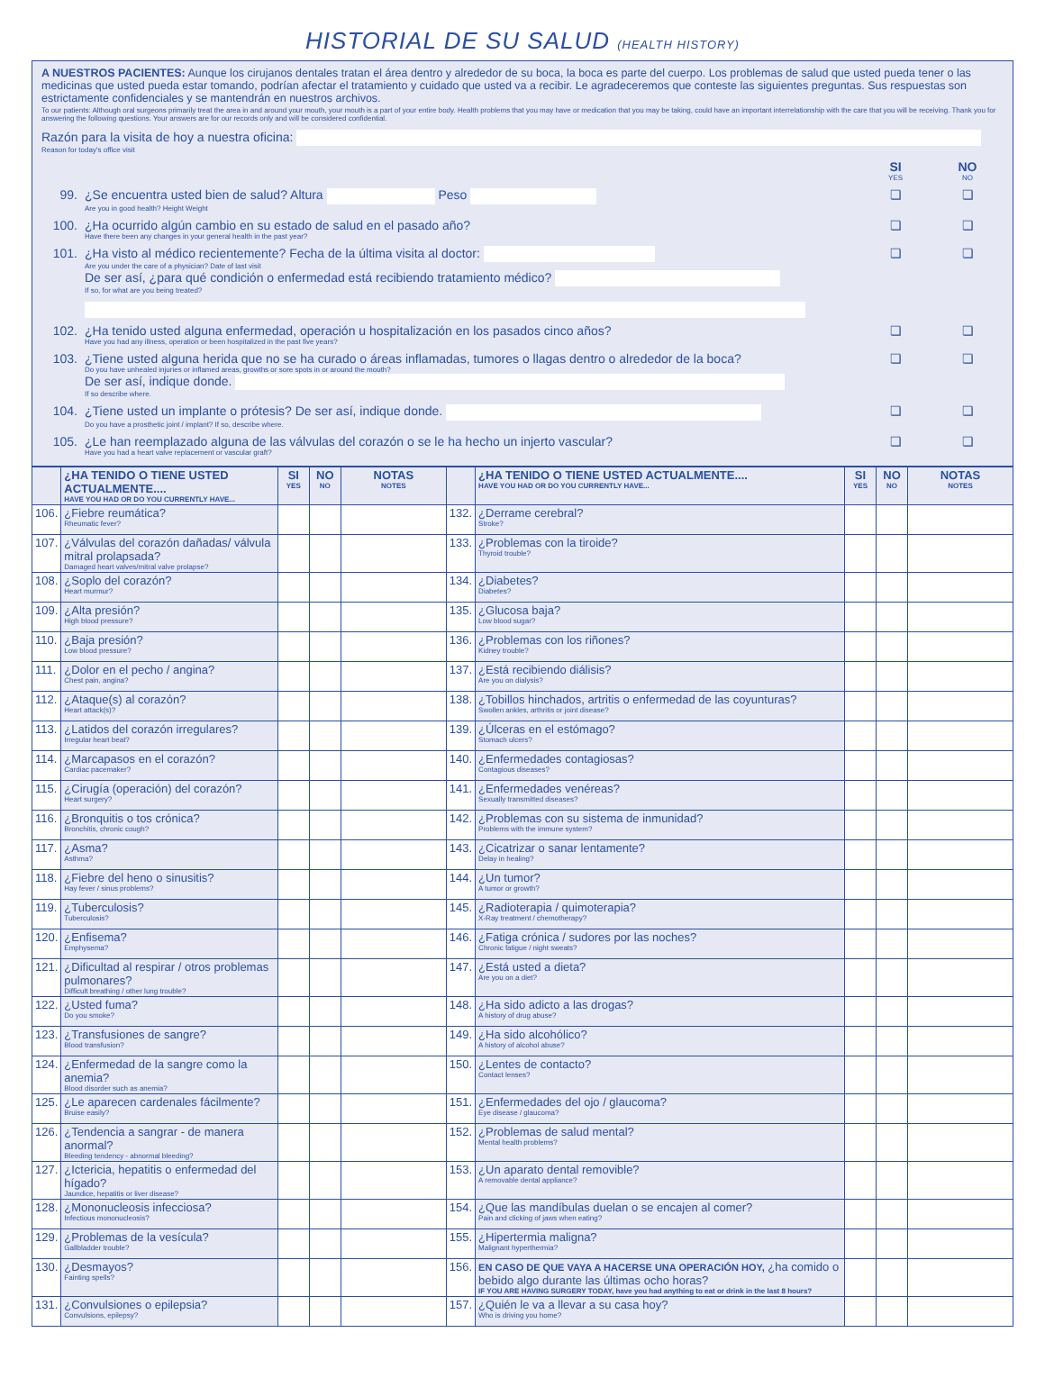HISTORIAL DE SU SALUD (HEALTH HISTORY)
A NUESTROS PACIENTES: Aunque los cirujanos dentales tratan el área dentro y alrededor de su boca, la boca es parte del cuerpo. Los problemas de salud que usted pueda tener o las medicinas que usted pueda estar tomando, podrían afectar el tratamiento y cuidado que usted va a recibir. Le agradeceremos que conteste las siguientes preguntas. Sus respuestas son estrictamente confidenciales y se mantendrán en nuestros archivos.
To our patients: Although oral surgeons primarily treat the area in and around your mouth, your mouth is a part of your entire body. Health problems that you may have or medication that you may be taking, could have an important interrelationship with the care that you will be receiving. Thank you for answering the following questions. Your answers are for our records only and will be considered confidential.
Razón para la visita de hoy a nuestra oficina:
Reason for today's office visit
SI
YES NO
NO
99. ¿Se encuentra usted bien de salud? Altura Peso
Are you in good health? Height Weight ❏ ❏
100. ¿Ha ocurrido algún cambio en su estado de salud en el pasado año?
Have there been any changes in your general health in the past year? ❏ ❏
101. ¿Ha visto al médico recientemente? Fecha de la última visita al doctor:
Are you under the care of a physician? Date of last visit
De ser así, ¿para qué condición o enfermedad está recibiendo tratamiento médico?
If so, for what are you being treated? ❏ ❏
102. ¿Ha tenido usted alguna enfermedad, operación u hospitalización en los pasados cinco años?
Have you had any illness, operation or been hospitalized in the past five years? ❏ ❏
103. ¿Tiene usted alguna herida que no se ha curado o áreas inflamadas, tumores o llagas dentro o alrededor de la boca?
Do you have unhealed injuries or inflamed areas, growths or sore spots in or around the mouth?
De ser así, indique donde.
If so describe where. ❏ ❏
104. ¿Tiene usted un implante o prótesis? De ser así, indique donde.
Do you have a prosthetic joint / implant? If so, describe where. ❏ ❏
105. ¿Le han reemplazado alguna de las válvulas del corazón o se le ha hecho un injerto vascular?
Have you had a heart valve replacement or vascular graft? ❏ ❏
| | ¿HA TENIDO O TIENE USTED ACTUALMENTE.... HAVE YOU HAD OR DO YOU CURRENTLY HAVE... | SI YES | NO NO | NOTAS NOTES | | ¿HA TENIDO O TIENE USTED ACTUALMENTE.... HAVE YOU HAD OR DO YOU CURRENTLY HAVE... | SI YES | NO NO | NOTAS NOTES |
| --- | --- | --- | --- | --- | --- | --- | --- | --- | --- |
| 106. | ¿Fiebre reumática? Rheumatic fever? | | | | 132. | ¿Derrame cerebral? Stroke? | | | |
| 107. | ¿Válvulas del corazón dañadas/ válvula mitral prolapsada? Damaged heart valves/mitral valve prolapse? | | | | 133. | ¿Problemas con la tiroide? Thyroid trouble? | | | |
| 108. | ¿Soplo del corazón? Heart murmur? | | | | 134. | ¿Diabetes? Diabetes? | | | |
| 109. | ¿Alta presión? High blood pressure? | | | | 135. | ¿Glucosa baja? Low blood sugar? | | | |
| 110. | ¿Baja presión? Low blood pressure? | | | | 136. | ¿Problemas con los riñones? Kidney trouble? | | | |
| 111. | ¿Dolor en el pecho / angina? Chest pain, angina? | | | | 137. | ¿Está recibiendo diálisis? Are you on dialysis? | | | |
| 112. | ¿Ataque(s) al corazón? Heart attack(s)? | | | | 138. | ¿Tobillos hinchados, artritis o enfermedad de las coyunturas? Swollen ankles, arthritis or joint disease? | | | |
| 113. | ¿Latidos del corazón irregulares? Irregular heart beat? | | | | 139. | ¿Úlceras en el estómago? Stomach ulcers? | | | |
| 114. | ¿Marcapasos en el corazón? Cardiac pacemaker? | | | | 140. | ¿Enfermedades contagiosas? Contagious diseases? | | | |
| 115. | ¿Cirugía (operación) del corazón? Heart surgery? | | | | 141. | ¿Enfermedades venéreas? Sexually transmitted diseases? | | | |
| 116. | ¿Bronquitis o tos crónica? Bronchitis, chronic cough? | | | | 142. | ¿Problemas con su sistema de inmunidad? Problems with the immune system? | | | |
| 117. | ¿Asma? Asthma? | | | | 143. | ¿Cicatrizar o sanar lentamente? Delay in healing? | | | |
| 118. | ¿Fiebre del heno o sinusitis? Hay fever / sinus problems? | | | | 144. | ¿Un tumor? A tumor or growth? | | | |
| 119. | ¿Tuberculosis? Tuberculosis? | | | | 145. | ¿Radioterapia / quimoterapia? X-Ray treatment / chemotherapy? | | | |
| 120. | ¿Enfisema? Emphysema? | | | | 146. | ¿Fatiga crónica / sudores por las noches? Chronic fatigue / night sweats? | | | |
| 121. | ¿Dificultad al respirar / otros problemas pulmonares? Difficult breathing / other lung trouble? | | | | 147. | ¿Está usted a dieta? Are you on a diet? | | | |
| 122. | ¿Usted fuma? Do you smoke? | | | | 148. | ¿Ha sido adicto a las drogas? A history of drug abuse? | | | |
| 123. | ¿Transfusiones de sangre? Blood transfusion? | | | | 149. | ¿Ha sido alcohólico? A history of alcohol abuse? | | | |
| 124. | ¿Enfermedad de la sangre como la anemia? Blood disorder such as anemia? | | | | 150. | ¿Lentes de contacto? Contact lenses? | | | |
| 125. | ¿Le aparecen cardenales fácilmente? Bruise easily? | | | | 151. | ¿Enfermedades del ojo / glaucoma? Eye disease / glaucoma? | | | |
| 126. | ¿Tendencia a sangrar - de manera anormal? Bleeding tendency - abnormal bleeding? | | | | 152. | ¿Problemas de salud mental? Mental health problems? | | | |
| 127. | ¿Ictericia, hepatitis o enfermedad del hígado? Jaundice, hepatitis or liver disease? | | | | 153. | ¿Un aparato dental removible? A removable dental appliance? | | | |
| 128. | ¿Mononucleosis infecciosa? Infectious mononucleosis? | | | | 154. | ¿Que las mandíbulas duelan o se encajen al comer? Pain and clicking of jaws when eating? | | | |
| 129. | ¿Problemas de la vesícula? Gallbladder trouble? | | | | 155. | ¿Hipertermia maligna? Malignant hyperthermia? | | | |
| 130. | ¿Desmayos? Fainting spells? | | | | 156. | EN CASO DE QUE VAYA A HACERSE UNA OPERACIÓN HOY, ¿ha comido o bebido algo durante las últimas ocho horas? IF YOU ARE HAVING SURGERY TODAY, have you had anything to eat or drink in the last 8 hours? | | | |
| 131. | ¿Convulsiones o epilepsia? Convulsions, epilepsy? | | | | 157. | ¿Quién le va a llevar a su casa hoy? Who is driving you home? | | | |